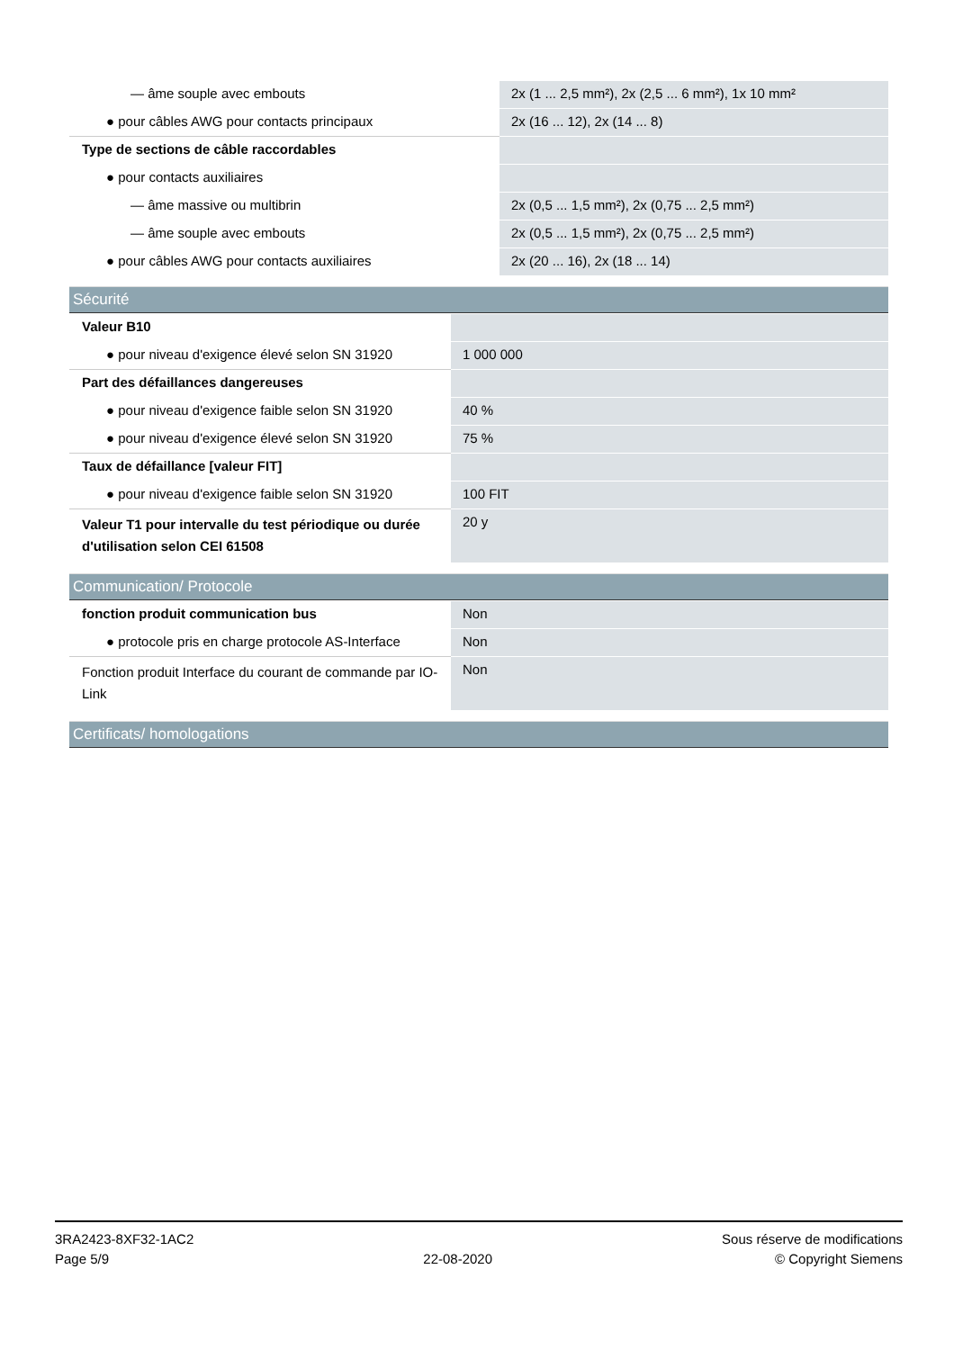| — âme souple avec embouts | 2x (1 ... 2,5 mm²), 2x (2,5 ... 6 mm²), 1x 10 mm² |
| ● pour câbles AWG pour contacts principaux | 2x (16 ... 12), 2x (14 ... 8) |
| Type de sections de câble raccordables | |
| ● pour contacts auxiliaires | |
| — âme massive ou multibrin | 2x (0,5 ... 1,5 mm²), 2x (0,75 ... 2,5 mm²) |
| — âme souple avec embouts | 2x (0,5 ... 1,5 mm²), 2x (0,75 ... 2,5 mm²) |
| ● pour câbles AWG pour contacts auxiliaires | 2x (20 ... 16), 2x (18 ... 14) |
Sécurité
| Valeur B10 | |
| ● pour niveau d'exigence élevé selon SN 31920 | 1 000 000 |
| Part des défaillances dangereuses | |
| ● pour niveau d'exigence faible selon SN 31920 | 40 % |
| ● pour niveau d'exigence élevé selon SN 31920 | 75 % |
| Taux de défaillance [valeur FIT] | |
| ● pour niveau d'exigence faible selon SN 31920 | 100 FIT |
| Valeur T1 pour intervalle du test périodique ou durée d'utilisation selon CEI 61508 | 20 y |
Communication/ Protocole
| fonction produit communication bus | Non |
| ● protocole pris en charge protocole AS-Interface | Non |
| Fonction produit Interface du courant de commande par IO-Link | Non |
Certificats/ homologations
3RA2423-8XF32-1AC2
Page 5/9
22-08-2020
Sous réserve de modifications
© Copyright Siemens